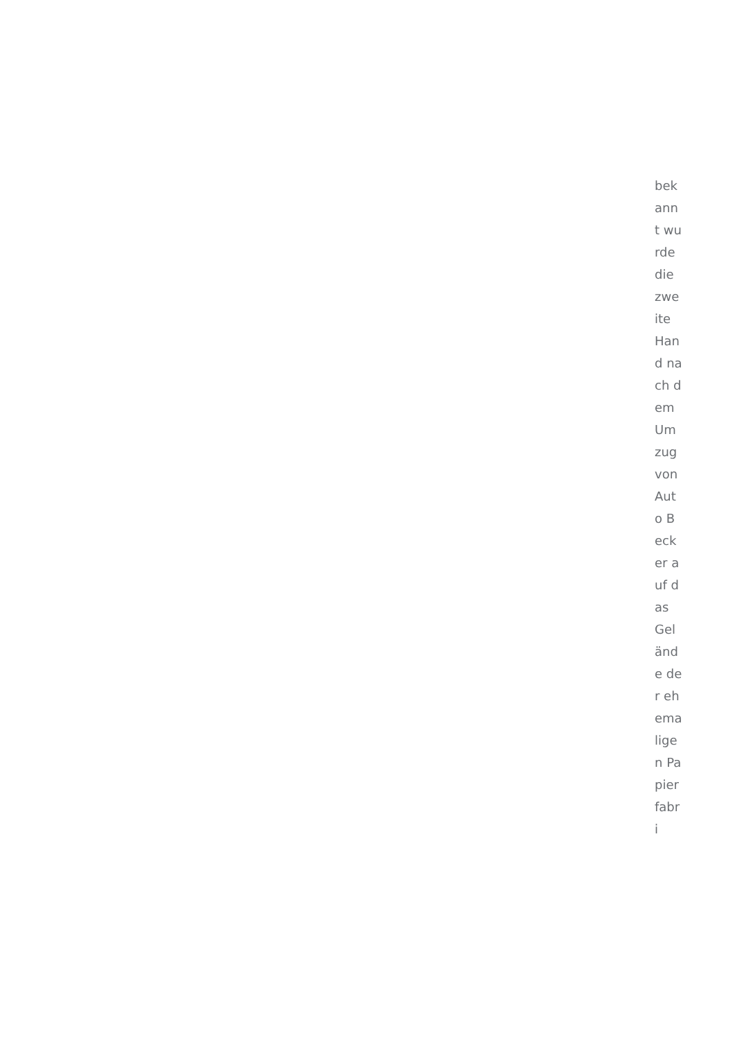bekannt wurde die zweite Hand nach dem Umzug von Auto Becker auf das Gelände der ehemaligen Papierfabri